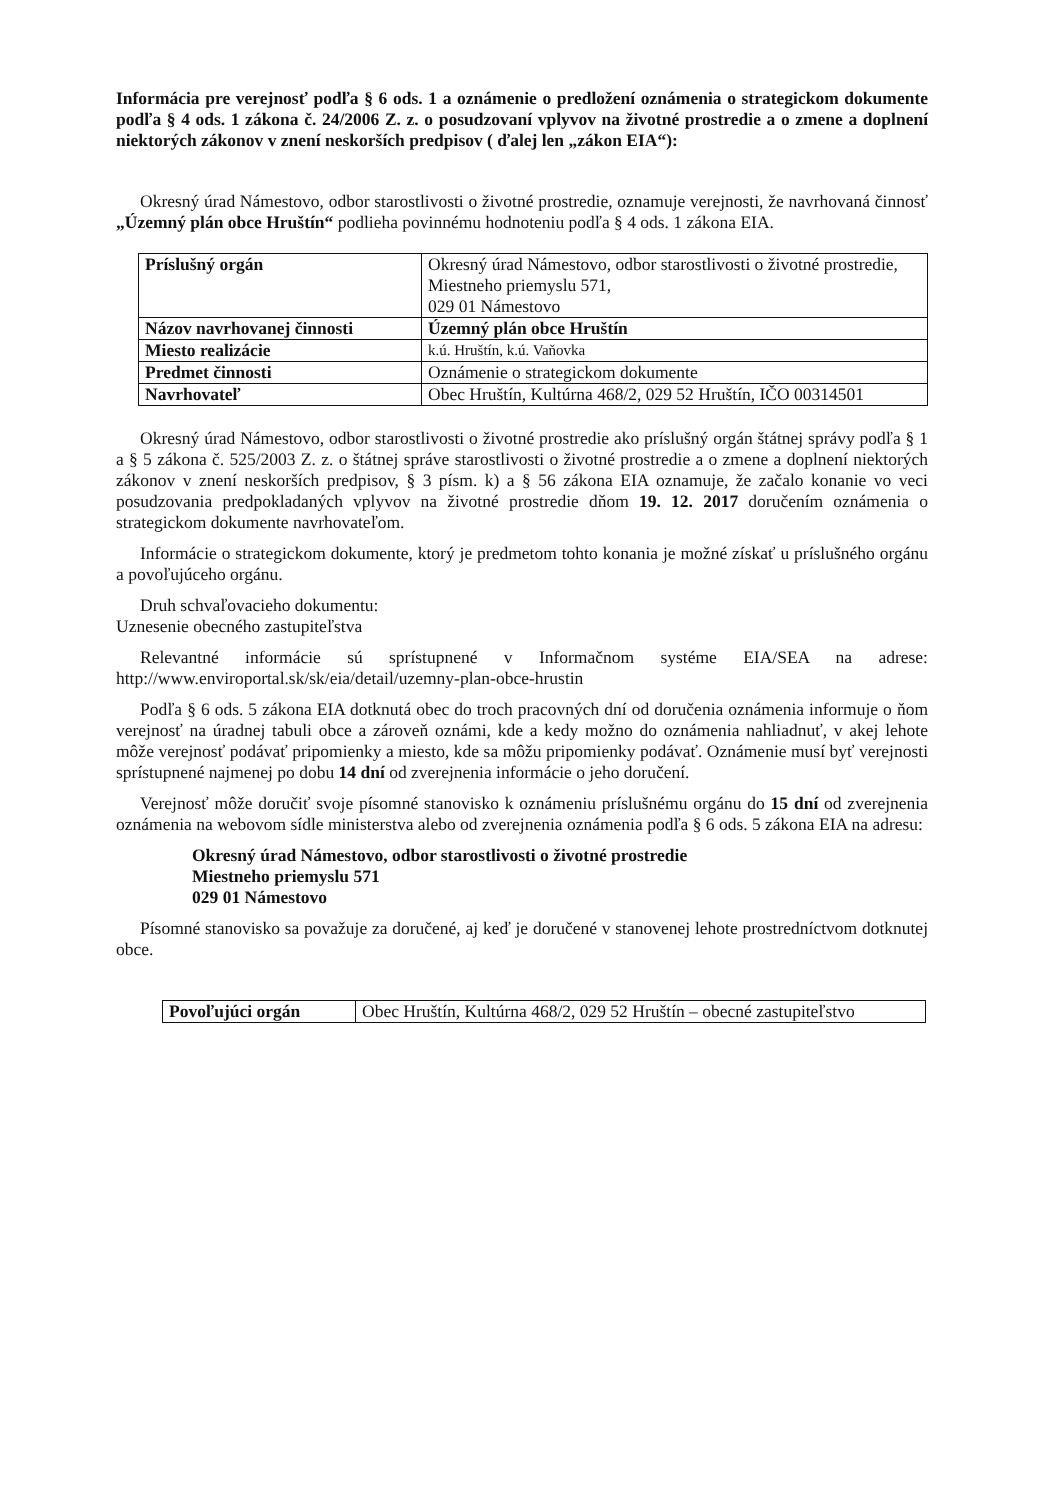Informácia pre verejnosť podľa § 6 ods. 1 a oznámenie o predložení oznámenia o strategickom dokumente podľa § 4 ods. 1 zákona č. 24/2006 Z. z. o posudzovaní vplyvov na životné prostredie a o zmene a doplnení niektorých zákonov v znení neskorších predpisov ( ďalej len „zákon EIA“):
Okresný úrad Námestovo, odbor starostlivosti o životné prostredie, oznamuje verejnosti, že navrhovaná činnosť „Územný plán obce Hruštín“ podlieha povinnému hodnoteniu podľa § 4 ods. 1 zákona EIA.
| Príslušný orgán | Okresný úrad Námestovo, odbor starostlivosti o životné prostredie, Miestneho priemyslu 571, 029 01 Námestovo |
| Názov navrhovanej činnosti | Územný plán obce Hruštín |
| Miesto realizácie | k.ú. Hruštín, k.ú. Vaňovka |
| Predmet činnosti | Oznámenie o strategickom dokumente |
| Navrhovateľ | Obec Hruštín, Kultúrna 468/2, 029 52 Hruštín, IČO 00314501 |
Okresný úrad Námestovo, odbor starostlivosti o životné prostredie ako príslušný orgán štátnej správy podľa § 1 a § 5 zákona č. 525/2003 Z. z. o štátnej správe starostlivosti o životné prostredie a o zmene a doplnení niektorých zákonov v znení neskorších predpisov, § 3 písm. k) a § 56 zákona EIA oznamuje, že začalo konanie vo veci posudzovania predpokladaných vplyvov na životné prostredie dňom 19. 12. 2017 doručením oznámenia o strategickom dokumente navrhovateľom.
Informácie o strategickom dokumente, ktorý je predmetom tohto konania je možné získať u príslušného orgánu a povoľujúceho orgánu.
Druh schvaľovacieho dokumentu:
Uznesenie obecného zastupiteľstva
Relevantné informácie sú sprístupnené v Informačnom systéme EIA/SEA na adrese: http://www.enviroportal.sk/sk/eia/detail/uzemny-plan-obce-hrustin
Podľa § 6 ods. 5 zákona EIA dotknutá obec do troch pracovných dní od doručenia oznámenia informuje o ňom verejnosť na úradnej tabuli obce a zároveň oznámi, kde a kedy možno do oznámenia nahliadnuť, v akej lehote môže verejnosť podávať pripomienky a miesto, kde sa môžu pripomienky podávať. Oznámenie musí byť verejnosti sprístupnené najmenej po dobu 14 dní od zverejnenia informácie o jeho doručení.
Verejnosť môže doručiť svoje písomné stanovisko k oznámeniu príslušnému orgánu do 15 dní od zverejnenia oznámenia na webovom sídle ministerstva alebo od zverejnenia oznámenia podľa § 6 ods. 5 zákona EIA na adresu:
Okresný úrad Námestovo, odbor starostlivosti o životné prostredie
Miestneho priemyslu 571
029 01 Námestovo
Písomné stanovisko sa považuje za doručené, aj keď je doručené v stanovenej lehote prostredníctvom dotknutej obce.
| Povoľujúci orgán | Obec Hruštín, Kultúrna 468/2, 029 52 Hruštín – obecné zastupiteľstvo |